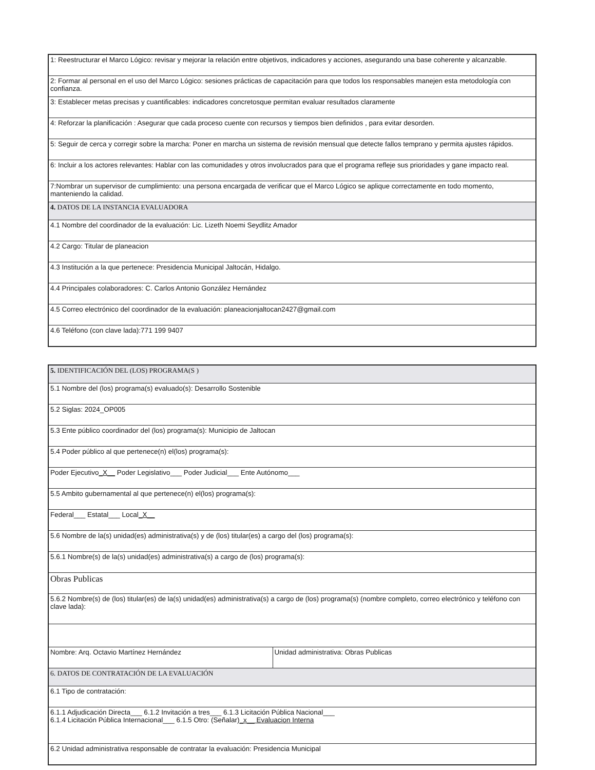| 1: Reestructurar el Marco Lógico: revisar y mejorar la relación entre objetivos, indicadores y acciones, asegurando una base coherente y alcanzable. |
| 2: Formar al personal en el uso del Marco Lógico: sesiones prácticas de capacitación para que todos los responsables manejen esta metodología con confianza. |
| 3: Establecer metas precisas y cuantificables: indicadores concretosque permitan evaluar resultados claramente |
| 4: Reforzar la planificación : Asegurar que cada proceso cuente con recursos y tiempos bien definidos , para evitar desorden. |
| 5: Seguir de cerca y corregir sobre la marcha: Poner en marcha un sistema de revisión mensual que detecte fallos temprano y permita ajustes rápidos. |
| 6: Incluir a los actores relevantes: Hablar con las comunidades y otros involucrados para que el programa refleje sus prioridades y gane impacto real. |
| 7:Nombrar un supervisor de cumplimiento: una persona encargada de verificar que el Marco Lógico se aplique correctamente en todo momento, manteniendo la calidad. |
| 4. DATOS DE LA INSTANCIA EVALUADORA |
| 4.1 Nombre del coordinador de la evaluación: Lic. Lizeth Noemi Seydlitz Amador |
| 4.2 Cargo: Titular de planeacion |
| 4.3 Institución a la que pertenece: Presidencia Municipal Jaltocán, Hidalgo. |
| 4.4 Principales colaboradores: C. Carlos Antonio González Hernández |
| 4.5 Correo electrónico del coordinador de la evaluación: planeacionjaltocan2427@gmail.com |
| 4.6 Teléfono (con clave lada):771 199 9407 |
| 5. IDENTIFICACIÓN DEL (LOS) PROGRAMA(S ) | |
| 5.1 Nombre del (los) programa(s) evaluado(s): Desarrollo Sostenible | |
| 5.2 Siglas: 2024_OP005 | |
| 5.3 Ente público coordinador del (los) programa(s): Municipio de Jaltocan | |
| 5.4 Poder público al que pertenece(n) el(los) programa(s): | |
| Poder Ejecutivo _X__ Poder Legislativo___ Poder Judicial___ Ente Autónomo___ | |
| 5.5 Ambito gubernamental al que pertenece(n) el(los) programa(s): | |
| Federal___ Estatal___ Local _X__ | |
| 5.6 Nombre de la(s) unidad(es) administrativa(s) y de (los) titular(es) a cargo del (los) programa(s): | |
| 5.6.1 Nombre(s) de la(s) unidad(es) administrativa(s) a cargo de (los) programa(s): | |
| Obras Publicas | |
| 5.6.2 Nombre(s) de (los) titular(es) de la(s) unidad(es) administrativa(s) a cargo de (los) programa(s) (nombre completo, correo electrónico y teléfono con clave lada): | |
| Nombre: Arq. Octavio Martínez Hernández | Unidad administrativa: Obras Publicas |
| 6. DATOS DE CONTRATACIÓN DE LA EVALUACIÓN | |
| 6.1 Tipo de contratación: | |
| 6.1.1 Adjudicación Directa___ 6.1.2 Invitación a tres___ 6.1.3 Licitación Pública Nacional___ 6.1.4 Licitación Pública Internacional___ 6.1.5 Otro: (Señalar) _x__ Evaluacion Interna | |
| 6.2 Unidad administrativa responsable de contratar la evaluación: Presidencia Municipal | |